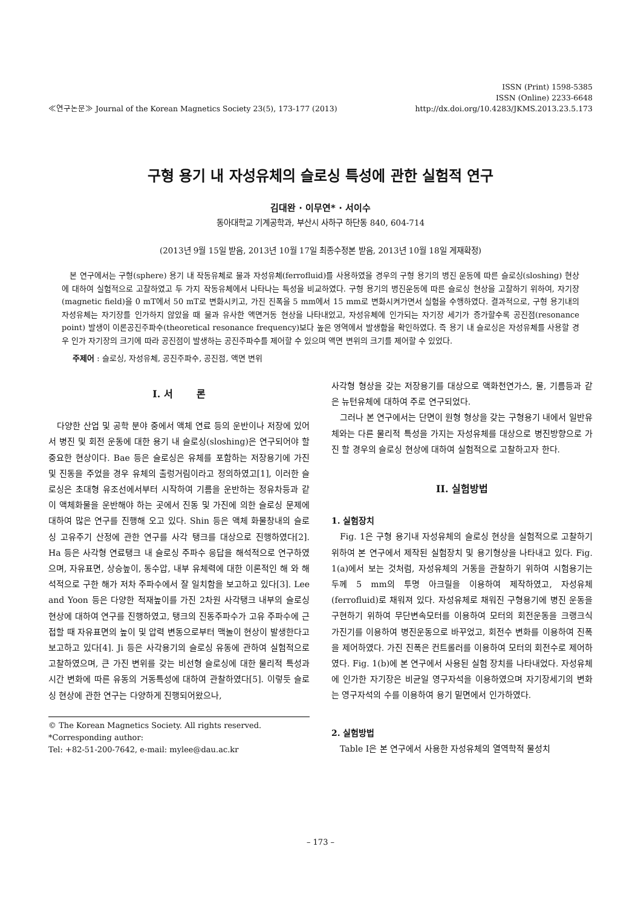≪연구논문≫ Journal of the Korean Magnetics Society 23(5), 173-177 (2013)
ISSN (Print) 1598-5385
ISSN (Online) 2233-6648
http://dx.doi.org/10.4283/JKMS.2013.23.5.173
구형 용기 내 자성유체의 슬로싱 특성에 관한 실험적 연구
김대완 · 이무연* · 서이수
동아대학교 기계공학과, 부산시 사하구 하단동 840, 604-714
(2013년 9월 15일 받음, 2013년 10월 17일 최종수정본 받음, 2013년 10월 18일 게재확정)
본 연구에서는 구형(sphere) 용기 내 작동유체로 물과 자성유체(ferrofluid)를 사용하였을 경우의 구형 용기의 병진 운동에 따른 슬로싱(sloshing) 현상에 대하여 실험적으로 고찰하였고 두 가지 작동유체에서 나타나는 특성을 비교하였다. 구형 용기의 병진운동에 따른 슬로싱 현상을 고찰하기 위하여, 자기장(magnetic field)을 0 mT에서 50 mT로 변화시키고, 가진 진폭을 5 mm에서 15 mm로 변화시켜가면서 실험을 수행하였다. 결과적으로, 구형 용기내의 자성유체는 자기장를 인가하지 않았을 때 물과 유사한 액면거동 현상을 나타내었고, 자성유체에 인가되는 자기장 세기가 증가할수록 공진점(resonance point) 발생이 이론공진주파수(theoretical resonance frequency)보다 높은 영역에서 발생함을 확인하였다. 즉 용기 내 슬로싱은 자성유체를 사용할 경우 인가 자기장의 크기에 따라 공진점이 발생하는 공진주파수를 제어할 수 있으며 액면 변위의 크기를 제어할 수 있었다.
주제어 : 슬로싱, 자성유체, 공진주파수, 공진점, 액면 변위
I. 서 론
다양한 산업 및 공학 분야 중에서 액체 연료 등의 운반이나 저장에 있어서 병진 및 회전 운동에 대한 용기 내 슬로싱(sloshing)은 연구되어야 할 중요한 현상이다. Bae 등은 슬로싱은 유체를 포함하는 저장용기에 가진 및 진동을 주었을 경우 유체의 출렁거림이라고 정의하였고[1], 이러한 슬로싱은 초대형 유조선에서부터 시작하여 기름을 운반하는 정유차등과 같이 액체화물을 운반해야 하는 곳에서 진동 및 가진에 의한 슬로싱 문제에 대하여 많은 연구를 진행해 오고 있다. Shin 등은 액체 화물창내의 슬로싱 고유주기 산정에 관한 연구를 사각 탱크를 대상으로 진행하였다[2]. Ha 등은 사각형 연료탱크 내 슬로싱 주파수 응답을 해석적으로 연구하였으며, 자유표면, 상승높이, 동수압, 내부 유체력에 대한 이론적인 해 와 해석적으로 구한 해가 저차 주파수에서 잘 일치함을 보고하고 있다[3]. Lee and Yoon 등은 다양한 적재높이를 가진 2차원 사각탱크 내부의 슬로싱 현상에 대하여 연구를 진행하였고, 탱크의 진동주파수가 고유 주파수에 근접할 때 자유표면의 높이 및 압력 변동으로부터 맥놀이 현상이 발생한다고 보고하고 있다[4]. Ji 등은 사각용기의 슬로싱 유동에 관하여 실험적으로 고찰하였으며, 큰 가진 변위를 갖는 비선형 슬로싱에 대한 물리적 특성과 시간 변화에 따른 유동의 거동특성에 대하여 관찰하였다[5]. 이렇듯 슬로싱 현상에 관한 연구는 다양하게 진행되어왔으나,
© The Korean Magnetics Society. All rights reserved.
*Corresponding author:
Tel: +82-51-200-7642, e-mail: mylee@dau.ac.kr
사각형 형상을 갖는 저장용기를 대상으로 액화천연가스, 물, 기름등과 같은 뉴턴유체에 대하여 주로 연구되었다.
그러나 본 연구에서는 단면이 원형 형상을 갖는 구형용기 내에서 일반유체와는 다른 물리적 특성을 가지는 자성유체를 대상으로 병진방향으로 가진 할 경우의 슬로싱 현상에 대하여 실험적으로 고찰하고자 한다.
II. 실험방법
1. 실험장치
Fig. 1은 구형 용기내 자성유체의 슬로싱 현상을 실험적으로 고찰하기 위하여 본 연구에서 제작된 실험장치 및 용기형상을 나타내고 있다. Fig. 1(a)에서 보는 것처럼, 자성유체의 거동을 관찰하기 위하여 시험용기는 두께 5 mm의 투명 아크릴을 이용하여 제작하였고, 자성유체(ferrofluid)로 채워져 있다. 자성유체로 채워진 구형용기에 병진 운동을 구현하기 위하여 무단변속모터를 이용하여 모터의 회전운동을 크랭크식 가진기를 이용하여 병진운동으로 바꾸었고, 회전수 변화를 이용하여 진폭을 제어하였다. 가진 진폭은 컨트롤러를 이용하여 모터의 회전수로 제어하였다. Fig. 1(b)에 본 연구에서 사용된 실험 장치를 나타내었다. 자성유체에 인가한 자기장은 비균일 영구자석을 이용하였으며 자기장세기의 변화는 영구자석의 수를 이용하여 용기 밑면에서 인가하였다.
2. 실험방법
Table I은 본 연구에서 사용한 자성유체의 열역학적 물성치
– 173 –